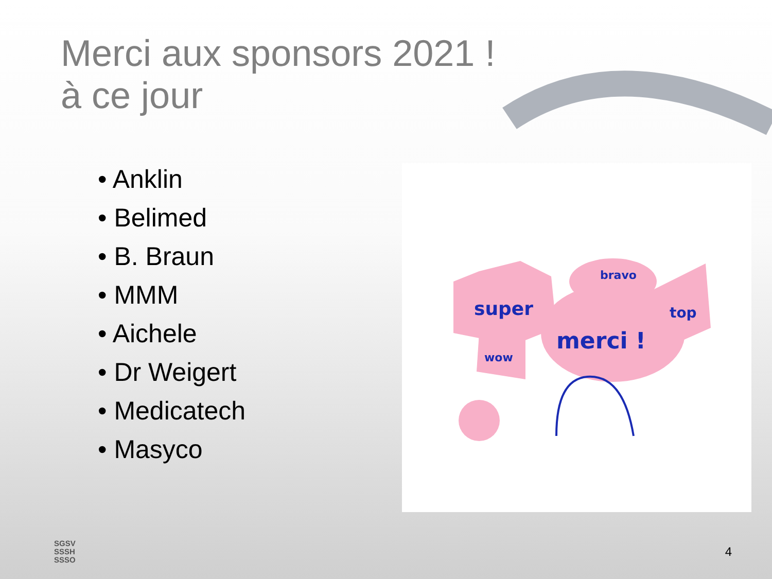Merci aux sponsors 2021 !
à ce jour
• Anklin
• Belimed
• B. Braun
• MMM
• Aichele
• Dr Weigert
• Medicatech
• Masyco
super
merci !
bravo
top
wow
SGSV
SSSH
SSSO
4